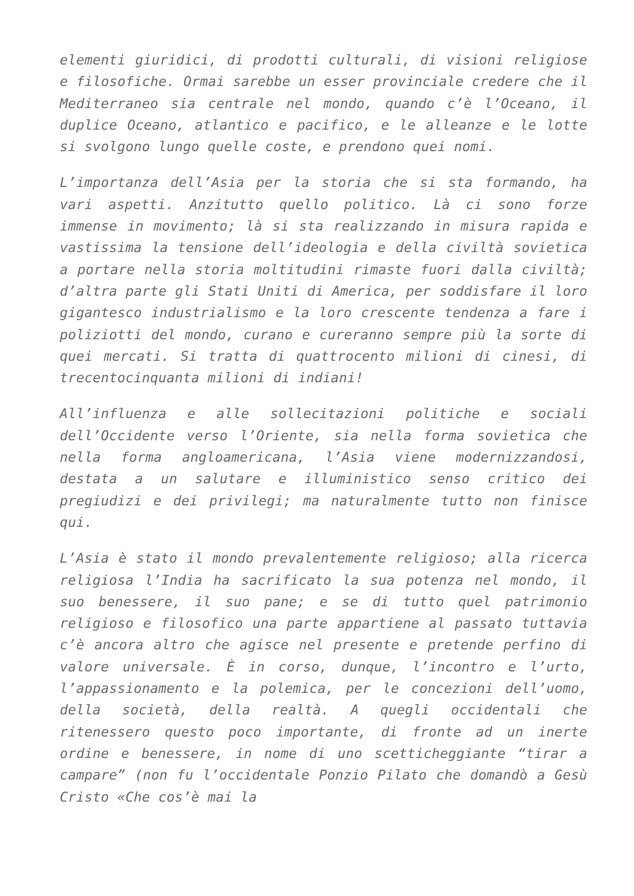elementi giuridici, di prodotti culturali, di visioni religiose e filosofiche. Ormai sarebbe un esser provinciale credere che il Mediterraneo sia centrale nel mondo, quando c’è l’Oceano, il duplice Oceano, atlantico e pacifico, e le alleanze e le lotte si svolgono lungo quelle coste, e prendono quei nomi.
L’importanza dell’Asia per la storia che si sta formando, ha vari aspetti. Anzitutto quello politico. Là ci sono forze immense in movimento; là si sta realizzando in misura rapida e vastissima la tensione dell’ideologia e della civiltà sovietica a portare nella storia moltitudini rimaste fuori dalla civiltà; d’altra parte gli Stati Uniti di America, per soddisfare il loro gigantesco industrialismo e la loro crescente tendenza a fare i poliziotti del mondo, curano e cureranno sempre più la sorte di quei mercati. Si tratta di quattrocento milioni di cinesi, di trecentocinquanta milioni di indiani!
All’influenza e alle sollecitazioni politiche e sociali dell’Occidente verso l’Oriente, sia nella forma sovietica che nella forma angloamericana, l’Asia viene modernizzandosi, destata a un salutare e illuministico senso critico dei pregiudizi e dei privilegi; ma naturalmente tutto non finisce qui.
L’Asia è stato il mondo prevalentemente religioso; alla ricerca religiosa l’India ha sacrificato la sua potenza nel mondo, il suo benessere, il suo pane; e se di tutto quel patrimonio religioso e filosofico una parte appartiene al passato tuttavia c’è ancora altro che agisce nel presente e pretende perfino di valore universale. È in corso, dunque, l’incontro e l’urto, l’appassionamento e la polemica, per le concezioni dell’uomo, della società, della realtà. A quegli occidentali che ritenessero questo poco importante, di fronte ad un inerte ordine e benessere, in nome di uno scetticheggiante “tirar a campare” (non fu l’occidentale Ponzio Pilato che domandò a Gesù Cristo «Che cos’è mai la